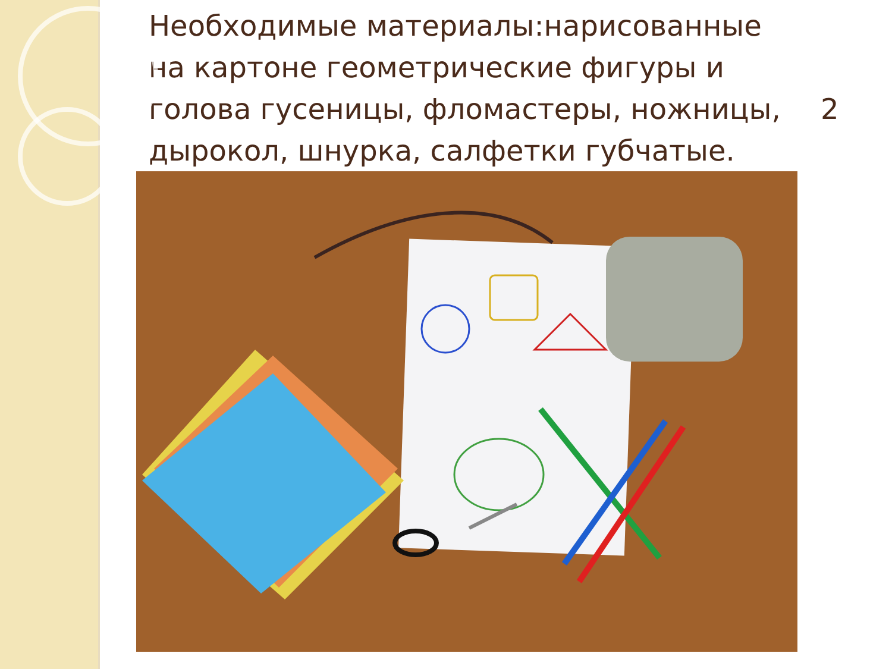Необходимые материалы:нарисованные на картоне геометрические фигуры и голова гусеницы, фломастеры, ножницы, дырокол, шнурка, салфетки губчатые.
2